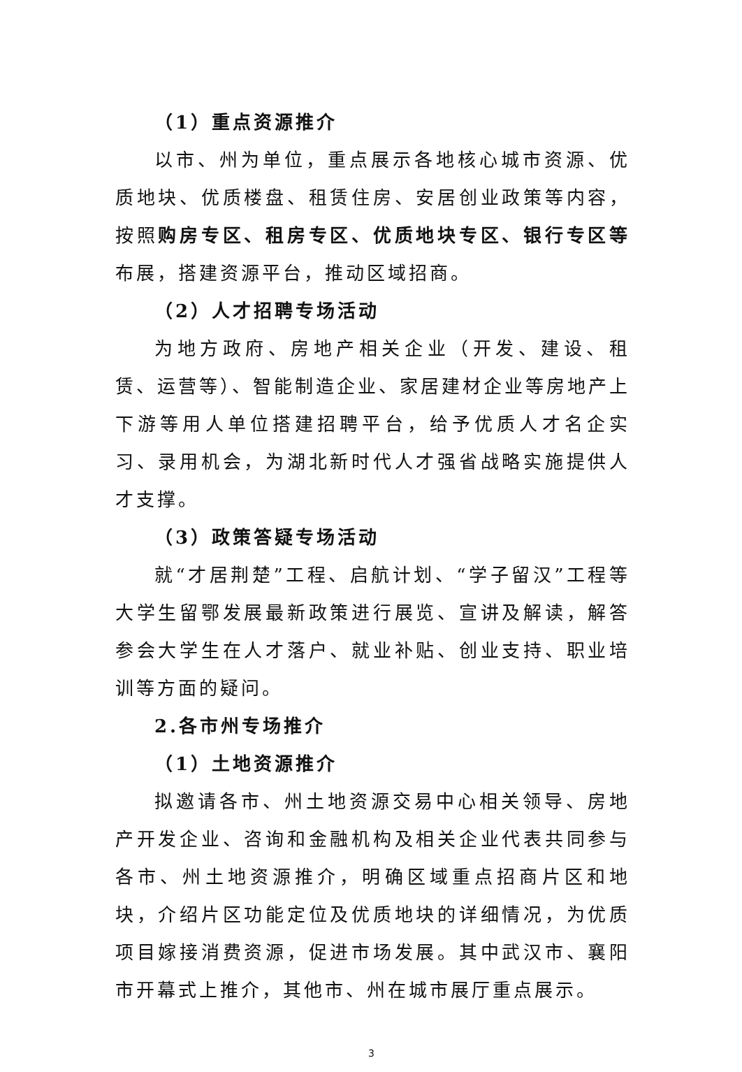（1）重点资源推介
以市、州为单位，重点展示各地核心城市资源、优质地块、优质楼盘、租赁住房、安居创业政策等内容，按照购房专区、租房专区、优质地块专区、银行专区等布展，搭建资源平台，推动区域招商。
（2）人才招聘专场活动
为地方政府、房地产相关企业（开发、建设、租赁、运营等）、智能制造企业、家居建材企业等房地产上下游等用人单位搭建招聘平台，给予优质人才名企实习、录用机会，为湖北新时代人才强省战略实施提供人才支撑。
（3）政策答疑专场活动
就“才居荆楚”工程、启航计划、“学子留汉”工程等大学生留鄂发展最新政策进行展览、宣讲及解读，解答参会大学生在人才落户、就业补贴、创业支持、职业培训等方面的疑问。
2.各市州专场推介
（1）土地资源推介
拟邀请各市、州土地资源交易中心相关领导、房地产开发企业、咨询和金融机构及相关企业代表共同参与各市、州土地资源推介，明确区域重点招商片区和地块，介绍片区功能定位及优质地块的详细情况，为优质项目嫁接消费资源，促进市场发展。其中武汉市、襄阳市开幕式上推介，其他市、州在城市展厅重点展示。
3